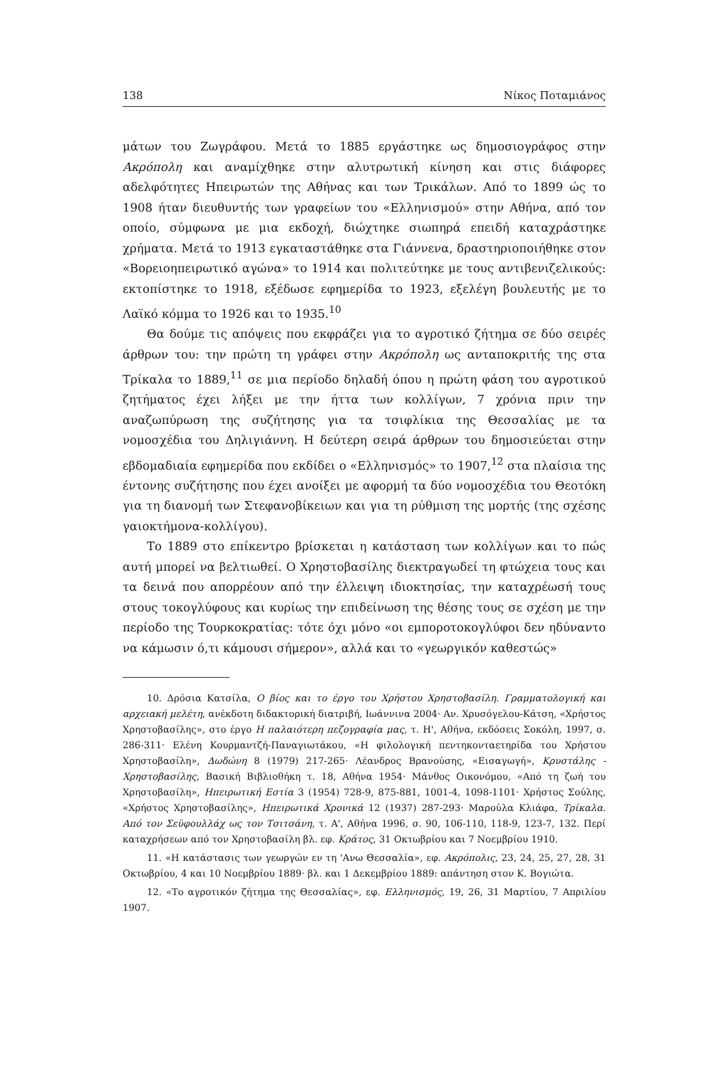138 Νίκος Ποταμιάνος
μάτων του Ζωγράφου. Μετά το 1885 εργάστηκε ως δημοσιογράφος στην Ακρόπολη και αναμίχθηκε στην αλυτρωτική κίνηση και στις διάφορες αδελφότητες Ηπειρωτών της Αθήνας και των Τρικάλων. Από το 1899 ώς το 1908 ήταν διευθυντής των γραφείων του «Ελληνισμού» στην Αθήνα, από τον οποίο, σύμφωνα με μια εκδοχή, διώχτηκε σιωπηρά επειδή καταχράστηκε χρήματα. Μετά το 1913 εγκαταστάθηκε στα Γιάννενα, δραστηριοποιήθηκε στον «Βορειοηπειρωτικό αγώνα» το 1914 και πολιτεύτηκε με τους αντιβενιζελικούς: εκτοπίστηκε το 1918, εξέδωσε εφημερίδα το 1923, εξελέγη βουλευτής με το Λαϊκό κόμμα το 1926 και το 1935.<sup>10</sup>
Θα δούμε τις απόψεις που εκφράζει για το αγροτικό ζήτημα σε δύο σειρές άρθρων του: την πρώτη τη γράφει στην Ακρόπολη ως ανταποκριτής της στα Τρίκαλα το 1889,<sup>11</sup> σε μια περίοδο δηλαδή όπου η πρώτη φάση του αγροτικού ζητήματος έχει λήξει με την ήττα των κολλίγων, 7 χρόνια πριν την αναζωπύρωση της συζήτησης για τα τσιφλίκια της Θεσσαλίας με τα νομοσχέδια του Δηλιγιάννη. Η δεύτερη σειρά άρθρων του δημοσιεύεται στην εβδομαδιαία εφημερίδα που εκδίδει ο «Ελληνισμός» το 1907,<sup>12</sup> στα πλαίσια της έντονης συζήτησης που έχει ανοίξει με αφορμή τα δύο νομοσχέδια του Θεοτόκη για τη διανομή των Στεφανοβίκειων και για τη ρύθμιση της μορτής (της σχέσης γαιοκτήμονα-κολλίγου).
Το 1889 στο επίκεντρο βρίσκεται η κατάσταση των κολλίγων και το πώς αυτή μπορεί να βελτιωθεί. Ο Χρηστοβασίλης διεκτραγωδεί τη φτώχεια τους και τα δεινά που απορρέουν από την έλλειψη ιδιοκτησίας, την καταχρέωσή τους στους τοκογλύφους και κυρίως την επιδείνωση της θέσης τους σε σχέση με την περίοδο της Τουρκοκρατίας: τότε όχι μόνο «οι εμποροτοκογλύφοι δεν ηδύναντο να κάμωσιν ό,τι κάμουσι σήμερον», αλλά και το «γεωργικόν καθεστώς»
10. Δρόσια Κατσίλα, Ο βίος και το έργο του Χρήστου Χρηστοβασίλη. Γραμματολογική και αρχειακή μελέτη, ανέκδοτη διδακτορική διατριβή, Ιωάννινα 2004· Αν. Χρυσόγελου-Κάτση, «Χρήστος Χρηστοβασίλης», στο έργο Η παλαιότερη πεζογραφία μας, τ. Η', Αθήνα, εκδόσεις Σοκόλη, 1997, σ. 286-311· Ελένη Κουρμαντζή-Παναγιωτάκου, «Η φιλολογική πεντηκονταετηρίδα του Χρήστου Χρηστοβασίλη», Δωδώνη 8 (1979) 217-265· Λέανδρος Βρανούσης, «Εισαγωγή», Κρυστάλης - Χρηστοβασίλης, Βασική Βιβλιοθήκη τ. 18, Αθήνα 1954· Μάνθος Οικονόμου, «Από τη ζωή του Χρηστοβασίλη», Ηπειρωτική Εστία 3 (1954) 728-9, 875-881, 1001-4, 1098-1101· Χρήστος Σούλης, «Χρήστος Χρηστοβασίλης», Ηπειρωτικά Χρονικά 12 (1937) 287-293· Μαρούλα Κλιάφα, Τρίκαλα. Από τον Σεϋφουλλάχ ως τον Τσιτσάνη, τ. Α', Αθήνα 1996, σ. 90, 106-110, 118-9, 123-7, 132. Περί καταχρήσεων από τον Χρηστοβασίλη βλ. εφ. Κράτος, 31 Οκτωβρίου και 7 Νοεμβρίου 1910.
11. «Η κατάστασις των γεωργών εν τη 'Ανω Θεσσαλία», εφ. Ακρόπολις, 23, 24, 25, 27, 28, 31 Οκτωβρίου, 4 και 10 Νοεμβρίου 1889· βλ. και 1 Δεκεμβρίου 1889: απάντηση στον Κ. Βογιώτα.
12. «Το αγροτικόν ζήτημα της Θεσσαλίας», εφ. Ελληνισμός, 19, 26, 31 Μαρτίου, 7 Απριλίου 1907.